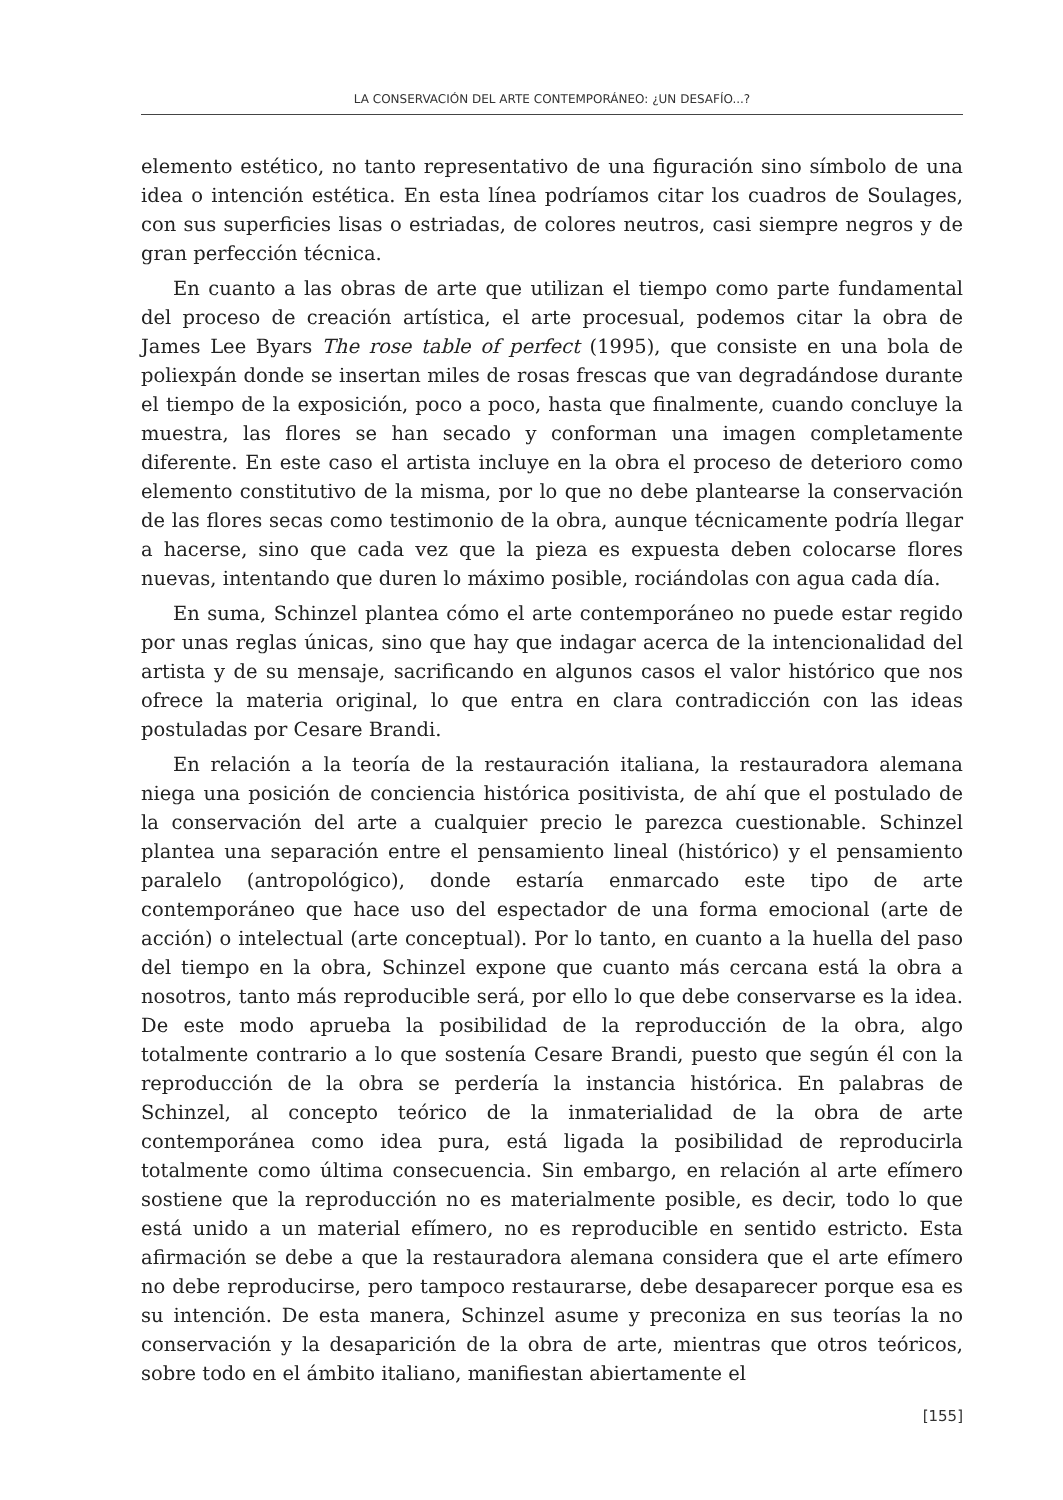LA CONSERVACIÓN DEL ARTE CONTEMPORÁNEO: ¿UN DESAFÍO...?
elemento estético, no tanto representativo de una figuración sino símbolo de una idea o intención estética. En esta línea podríamos citar los cuadros de Soulages, con sus superficies lisas o estriadas, de colores neutros, casi siempre negros y de gran perfección técnica.
En cuanto a las obras de arte que utilizan el tiempo como parte fundamental del proceso de creación artística, el arte procesual, podemos citar la obra de James Lee Byars The rose table of perfect (1995), que consiste en una bola de poliexpán donde se insertan miles de rosas frescas que van degradándose durante el tiempo de la exposición, poco a poco, hasta que finalmente, cuando concluye la muestra, las flores se han secado y conforman una imagen completamente diferente. En este caso el artista incluye en la obra el proceso de deterioro como elemento constitutivo de la misma, por lo que no debe plantearse la conservación de las flores secas como testimonio de la obra, aunque técnicamente podría llegar a hacerse, sino que cada vez que la pieza es expuesta deben colocarse flores nuevas, intentando que duren lo máximo posible, rociándolas con agua cada día.
En suma, Schinzel plantea cómo el arte contemporáneo no puede estar regido por unas reglas únicas, sino que hay que indagar acerca de la intencionalidad del artista y de su mensaje, sacrificando en algunos casos el valor histórico que nos ofrece la materia original, lo que entra en clara contradicción con las ideas postuladas por Cesare Brandi.
En relación a la teoría de la restauración italiana, la restauradora alemana niega una posición de conciencia histórica positivista, de ahí que el postulado de la conservación del arte a cualquier precio le parezca cuestionable. Schinzel plantea una separación entre el pensamiento lineal (histórico) y el pensamiento paralelo (antropológico), donde estaría enmarcado este tipo de arte contemporáneo que hace uso del espectador de una forma emocional (arte de acción) o intelectual (arte conceptual). Por lo tanto, en cuanto a la huella del paso del tiempo en la obra, Schinzel expone que cuanto más cercana está la obra a nosotros, tanto más reproducible será, por ello lo que debe conservarse es la idea. De este modo aprueba la posibilidad de la reproducción de la obra, algo totalmente contrario a lo que sostenía Cesare Brandi, puesto que según él con la reproducción de la obra se perdería la instancia histórica. En palabras de Schinzel, al concepto teórico de la inmaterialidad de la obra de arte contemporánea como idea pura, está ligada la posibilidad de reproducirla totalmente como última consecuencia. Sin embargo, en relación al arte efímero sostiene que la reproducción no es materialmente posible, es decir, todo lo que está unido a un material efímero, no es reproducible en sentido estricto. Esta afirmación se debe a que la restauradora alemana considera que el arte efímero no debe reproducirse, pero tampoco restaurarse, debe desaparecer porque esa es su intención. De esta manera, Schinzel asume y preconiza en sus teorías la no conservación y la desaparición de la obra de arte, mientras que otros teóricos, sobre todo en el ámbito italiano, manifiestan abiertamente el
[155]